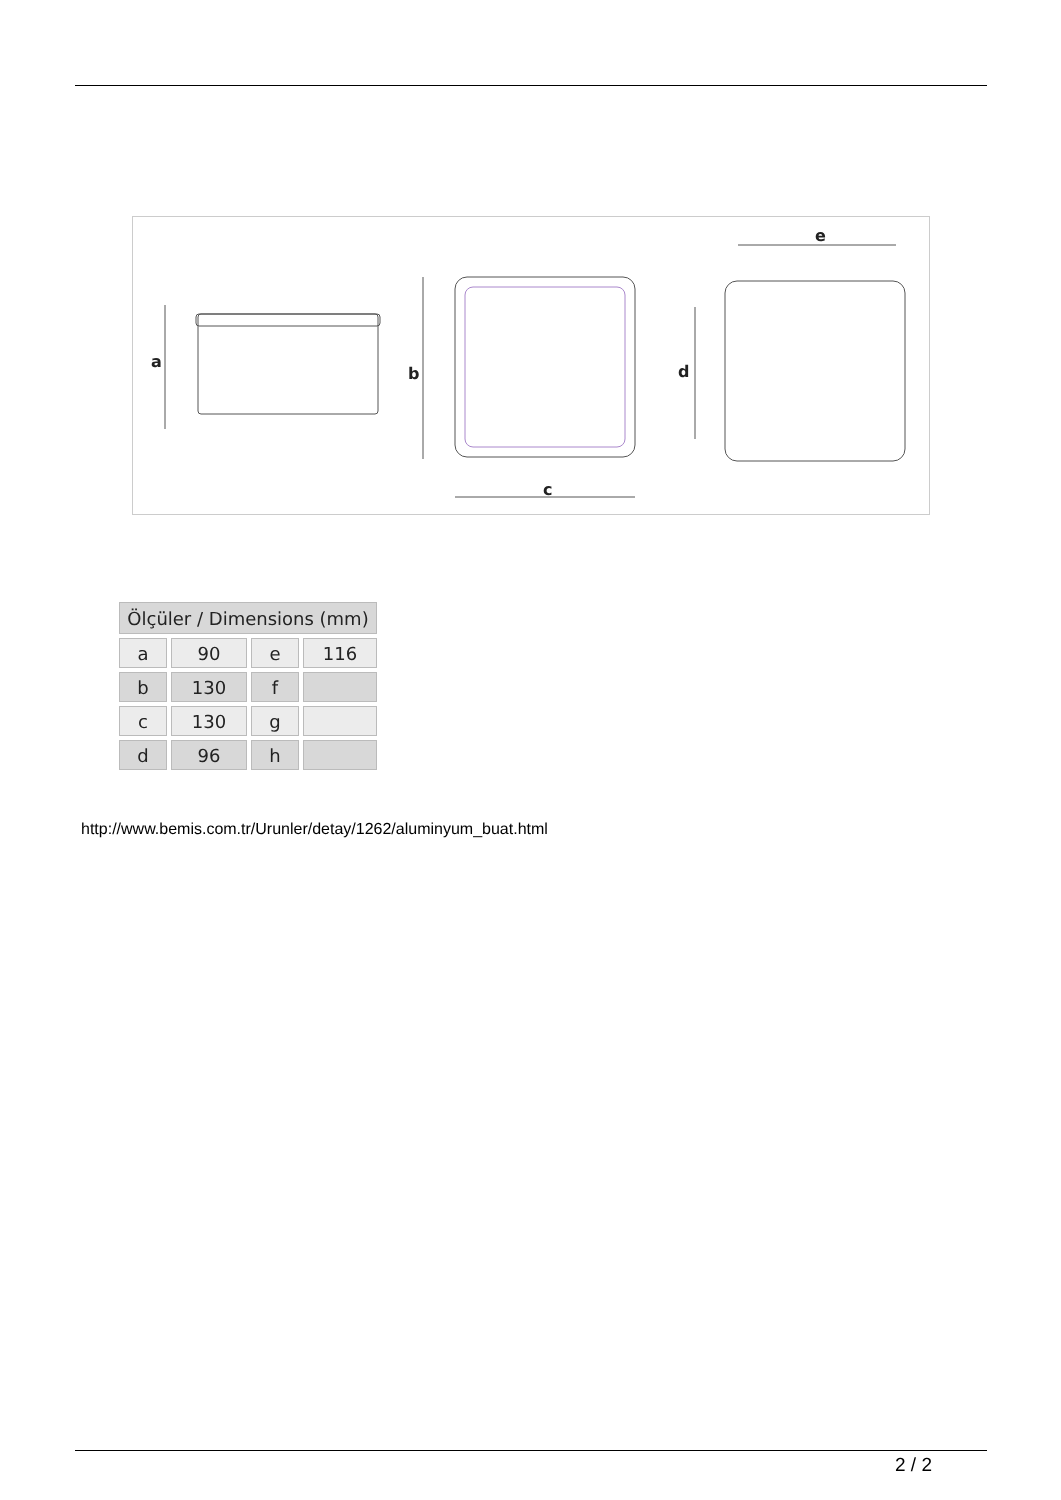a
b
c
e
d
| Ölçüler / Dimensions (mm) | | | |
| --- | --- | --- | --- |
| a | 90 | e | 116 |
| b | 130 | f | |
| c | 130 | g | |
| d | 96 | h | |
http://www.bemis.com.tr/Urunler/detay/1262/aluminyum_buat.html
2 / 2